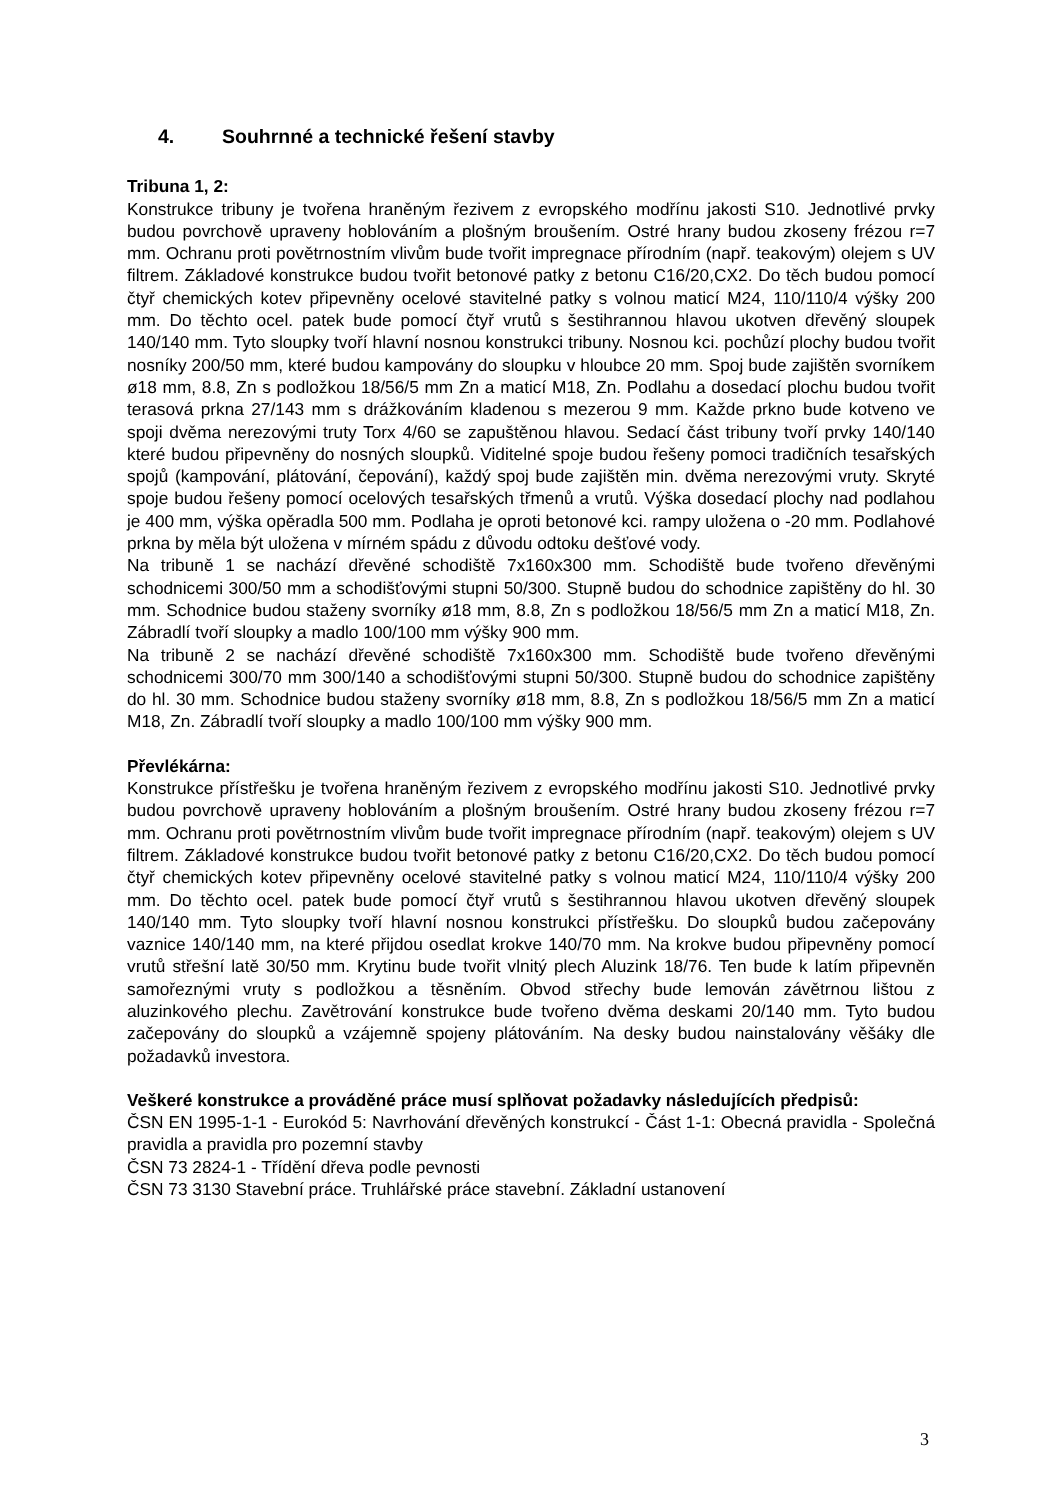4. Souhrnné a technické řešení stavby
Tribuna 1, 2:
Konstrukce tribuny je tvořena hraněným řezivem z evropského modřínu jakosti S10. Jednotlivé prvky budou povrchově upraveny hoblováním a plošným broušením. Ostré hrany budou zkoseny frézou r=7 mm. Ochranu proti povětrnostním vlivům bude tvořit impregnace přírodním (např. teakovým) olejem s UV filtrem. Základové konstrukce budou tvořit betonové patky z betonu C16/20,CX2. Do těch budou pomocí čtyř chemických kotev připevněny ocelové stavitelné patky s volnou maticí M24, 110/110/4 výšky 200 mm. Do těchto ocel. patek bude pomocí čtyř vrutů s šestihrannou hlavou ukotven dřevěný sloupek 140/140 mm. Tyto sloupky tvoří hlavní nosnou konstrukci tribuny. Nosnou kci. pochůzí plochy budou tvořit nosníky 200/50 mm, které budou kampovány do sloupku v hloubce 20 mm. Spoj bude zajištěn svorníkem ø18 mm, 8.8, Zn s podložkou 18/56/5 mm Zn a maticí M18, Zn. Podlahu a dosedací plochu budou tvořit terasová prkna 27/143 mm s drážkováním kladenou s mezerou 9 mm. Každe prkno bude kotveno ve spoji dvěma nerezovými truty Torx 4/60 se zapuštěnou hlavou. Sedací část tribuny tvoří prvky 140/140 které budou připevněny do nosných sloupků. Viditelné spoje budou řešeny pomoci tradičních tesařských spojů (kampování, plátování, čepování), každý spoj bude zajištěn min. dvěma nerezovými vruty. Skryté spoje budou řešeny pomocí ocelových tesařských třmenů a vrutů. Výška dosedací plochy nad podlahou je 400 mm, výška opěradla 500 mm. Podlaha je oproti betonové kci. rampy uložena o -20 mm. Podlahové prkna by měla být uložena v mírném spádu z důvodu odtoku dešťové vody.
Na tribuně 1 se nachází dřevěné schodiště 7x160x300 mm. Schodiště bude tvořeno dřevěnými schodnicemi 300/50 mm a schodišťovými stupni 50/300. Stupně budou do schodnice zapištěny do hl. 30 mm. Schodnice budou staženy svorníky ø18 mm, 8.8, Zn s podložkou 18/56/5 mm Zn a maticí M18, Zn. Zábradlí tvoří sloupky a madlo 100/100 mm výšky 900 mm.
Na tribuně 2 se nachází dřevěné schodiště 7x160x300 mm. Schodiště bude tvořeno dřevěnými schodnicemi 300/70 mm 300/140 a schodišťovými stupni 50/300. Stupně budou do schodnice zapištěny do hl. 30 mm. Schodnice budou staženy svorníky ø18 mm, 8.8, Zn s podložkou 18/56/5 mm Zn a maticí M18, Zn. Zábradlí tvoří sloupky a madlo 100/100 mm výšky 900 mm.
Převlékárna:
Konstrukce přístřešku je tvořena hraněným řezivem z evropského modřínu jakosti S10. Jednotlivé prvky budou povrchově upraveny hoblováním a plošným broušením. Ostré hrany budou zkoseny frézou r=7 mm. Ochranu proti povětrnostním vlivům bude tvořit impregnace přírodním (např. teakovým) olejem s UV filtrem. Základové konstrukce budou tvořit betonové patky z betonu C16/20,CX2. Do těch budou pomocí čtyř chemických kotev připevněny ocelové stavitelné patky s volnou maticí M24, 110/110/4 výšky 200 mm. Do těchto ocel. patek bude pomocí čtyř vrutů s šestihrannou hlavou ukotven dřevěný sloupek 140/140 mm. Tyto sloupky tvoří hlavní nosnou konstrukci přístřešku. Do sloupků budou začepovány vaznice 140/140 mm, na které přijdou osedlat krokve 140/70 mm. Na krokve budou připevněny pomocí vrutů střešní latě 30/50 mm. Krytinu bude tvořit vlnitý plech Aluzink 18/76. Ten bude k latím připevněn samořeznými vruty s podložkou a těsněním. Obvod střechy bude lemován závětrnou lištou z aluzinkového plechu. Zavětrování konstrukce bude tvořeno dvěma deskami 20/140 mm. Tyto budou začepovány do sloupků a vzájemně spojeny plátováním. Na desky budou nainstalovány věšáky dle požadavků investora.
Veškeré konstrukce a prováděné práce musí splňovat požadavky následujících předpisů:
ČSN EN 1995-1-1 - Eurokód 5: Navrhování dřevěných konstrukcí - Část 1-1: Obecná pravidla - Společná pravidla a pravidla pro pozemní stavby
ČSN 73 2824-1 - Třídění dřeva podle pevnosti
ČSN 73 3130 Stavební práce. Truhlářské práce stavební. Základní ustanovení
3